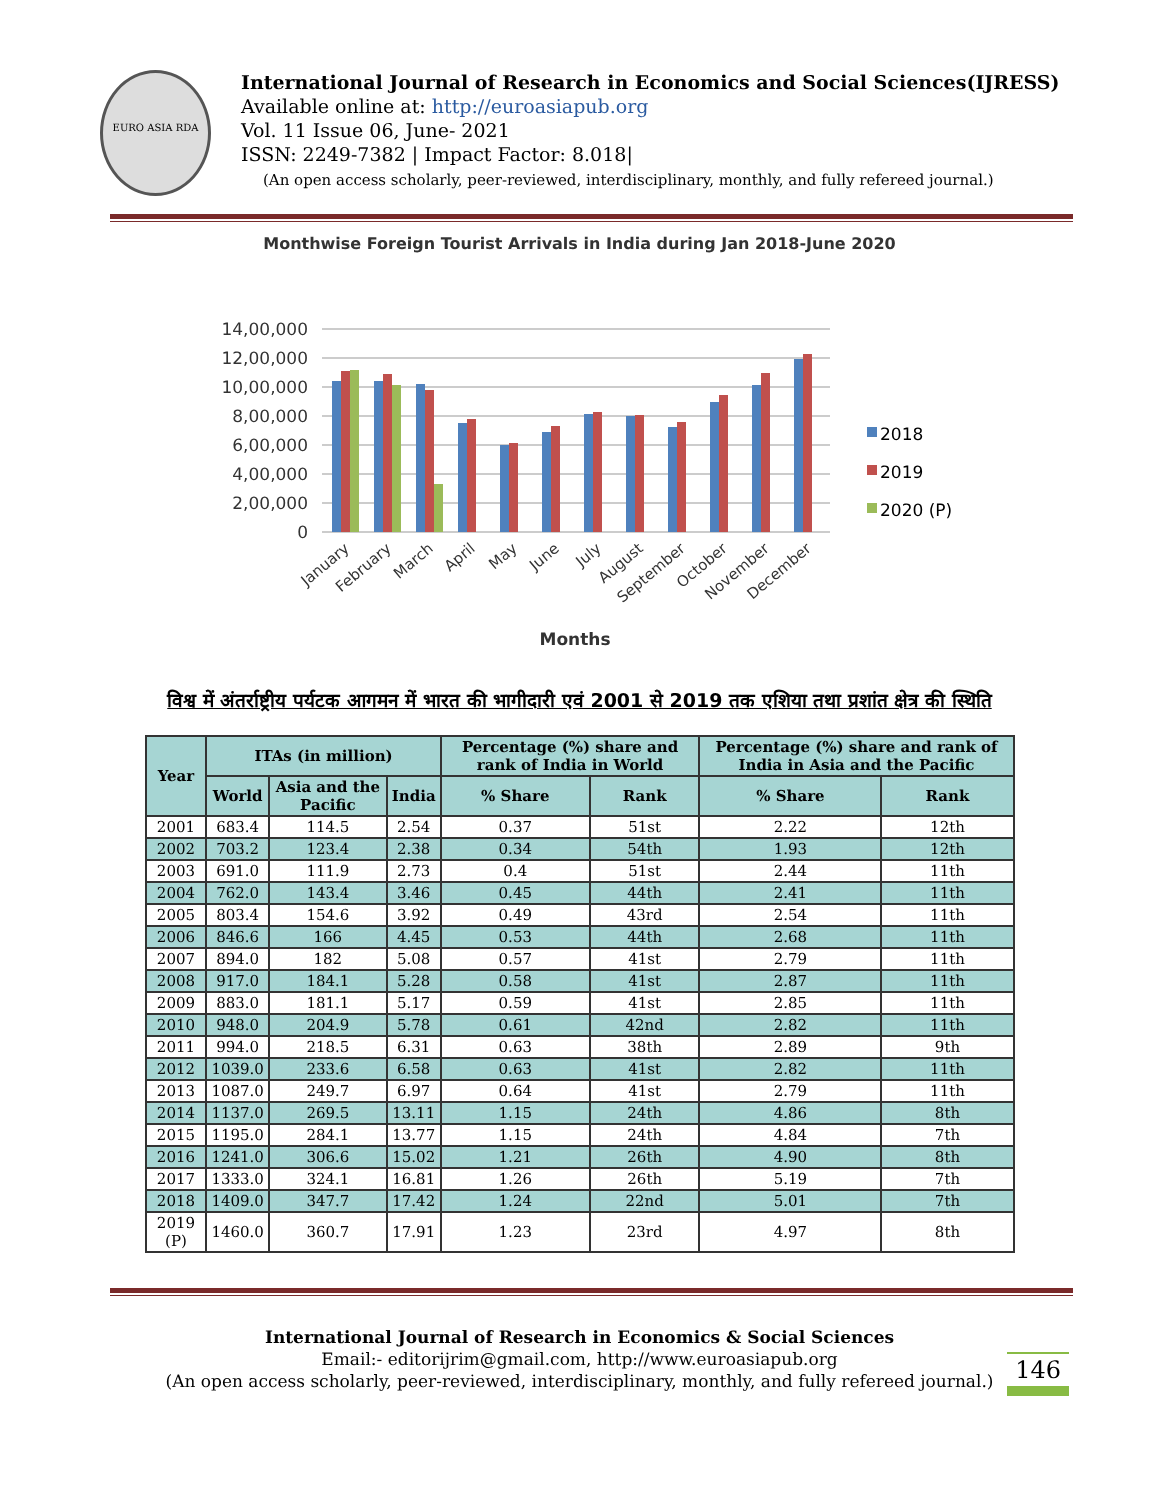EURO ASIA RDA
International Journal of Research in Economics and Social Sciences(IJRESS)
Available online at: http://euroasiapub.org
Vol. 11 Issue 06, June- 2021
ISSN: 2249-7382 | Impact Factor: 8.018|
(An open access scholarly, peer-reviewed, interdisciplinary, monthly, and fully refereed journal.)
Monthwise Foreign Tourist Arrivals in India during Jan 2018-June 2020
14,00,000
12,00,000
10,00,000
8,00,000
6,00,000
4,00,000
2,00,000
0
January
February
March
April
May
June
July
August
September
October
November
December
Months
2018
2019
2020 (P)
विश्व में अंतर्राष्ट्रीय पर्यटक आगमन में भारत की भागीदारी एवं 2001 से 2019 तक एशिया तथा प्रशांत क्षेत्र की स्थिति
| Year | ITAs (in million) | | | Percentage (%) share and rank of India in World | | Percentage (%) share and rank of India in Asia and the Pacific | |
| --- | --- | --- | --- | --- | --- | --- | --- |
| | World | Asia and the Pacific | India | % Share | Rank | % Share | Rank |
| 2001 | 683.4 | 114.5 | 2.54 | 0.37 | 51st | 2.22 | 12th |
| 2002 | 703.2 | 123.4 | 2.38 | 0.34 | 54th | 1.93 | 12th |
| 2003 | 691.0 | 111.9 | 2.73 | 0.4 | 51st | 2.44 | 11th |
| 2004 | 762.0 | 143.4 | 3.46 | 0.45 | 44th | 2.41 | 11th |
| 2005 | 803.4 | 154.6 | 3.92 | 0.49 | 43rd | 2.54 | 11th |
| 2006 | 846.6 | 166 | 4.45 | 0.53 | 44th | 2.68 | 11th |
| 2007 | 894.0 | 182 | 5.08 | 0.57 | 41st | 2.79 | 11th |
| 2008 | 917.0 | 184.1 | 5.28 | 0.58 | 41st | 2.87 | 11th |
| 2009 | 883.0 | 181.1 | 5.17 | 0.59 | 41st | 2.85 | 11th |
| 2010 | 948.0 | 204.9 | 5.78 | 0.61 | 42nd | 2.82 | 11th |
| 2011 | 994.0 | 218.5 | 6.31 | 0.63 | 38th | 2.89 | 9th |
| 2012 | 1039.0 | 233.6 | 6.58 | 0.63 | 41st | 2.82 | 11th |
| 2013 | 1087.0 | 249.7 | 6.97 | 0.64 | 41st | 2.79 | 11th |
| 2014 | 1137.0 | 269.5 | 13.11 | 1.15 | 24th | 4.86 | 8th |
| 2015 | 1195.0 | 284.1 | 13.77 | 1.15 | 24th | 4.84 | 7th |
| 2016 | 1241.0 | 306.6 | 15.02 | 1.21 | 26th | 4.90 | 8th |
| 2017 | 1333.0 | 324.1 | 16.81 | 1.26 | 26th | 5.19 | 7th |
| 2018 | 1409.0 | 347.7 | 17.42 | 1.24 | 22nd | 5.01 | 7th |
| 2019 (P) | 1460.0 | 360.7 | 17.91 | 1.23 | 23rd | 4.97 | 8th |
International Journal of Research in Economics & Social Sciences
Email:- editorijrim@gmail.com, http://www.euroasiapub.org
(An open access scholarly, peer-reviewed, interdisciplinary, monthly, and fully refereed journal.)
146